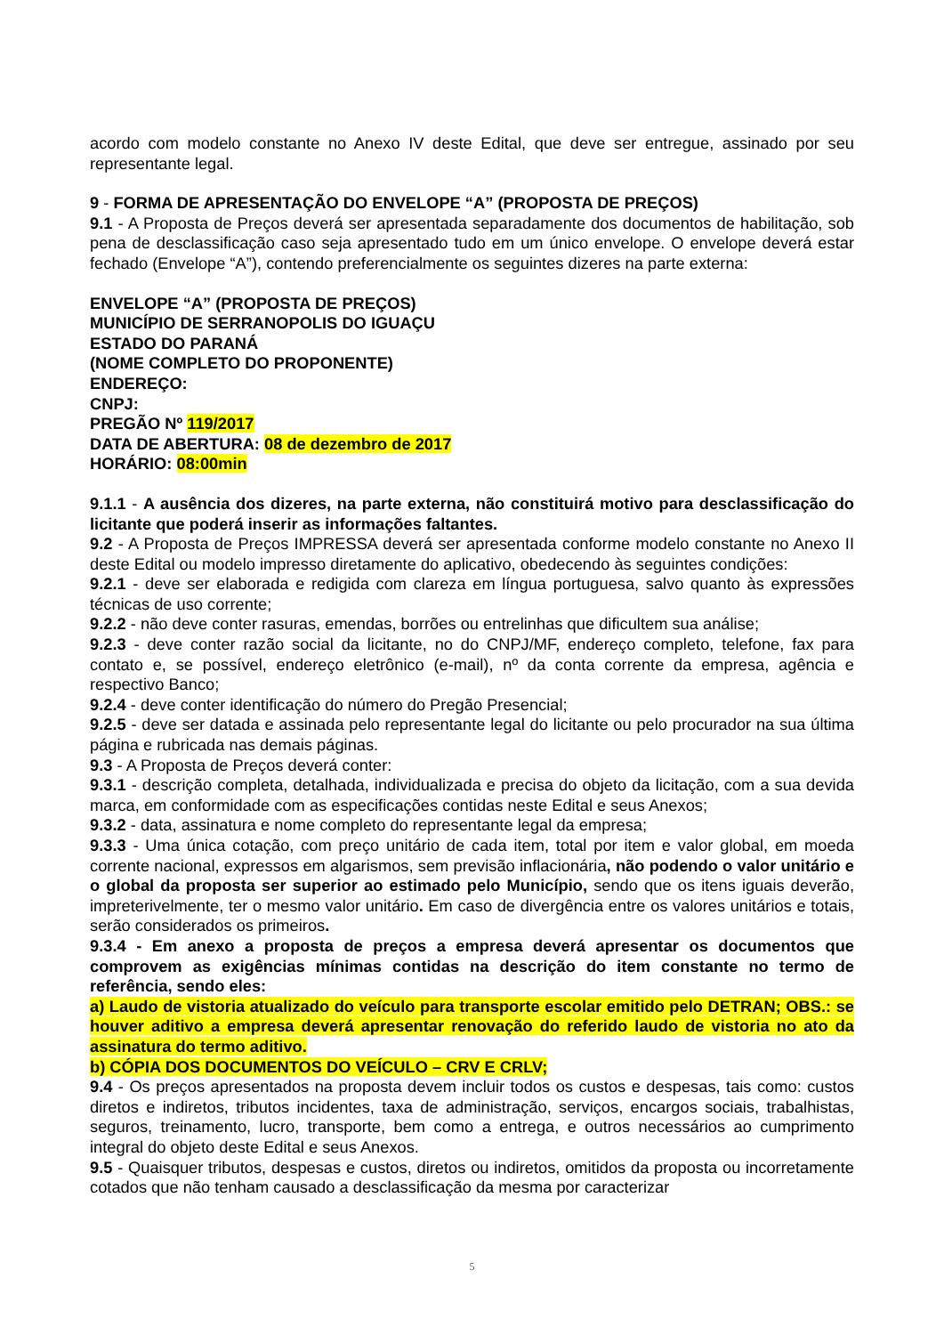acordo com modelo constante no Anexo IV deste Edital, que deve ser entregue, assinado por seu representante legal.
9 - FORMA DE APRESENTAÇÃO DO ENVELOPE “A” (PROPOSTA DE PREÇOS)
9.1 - A Proposta de Preços deverá ser apresentada separadamente dos documentos de habilitação, sob pena de desclassificação caso seja apresentado tudo em um único envelope. O envelope deverá estar fechado (Envelope “A”), contendo preferencialmente os seguintes dizeres na parte externa:
ENVELOPE “A” (PROPOSTA DE PREÇOS)
MUNICÍPIO DE SERRANOPOLIS DO IGUAÇU
ESTADO DO PARANÁ
(NOME COMPLETO DO PROPONENTE)
ENDEREÇO:
CNPJ:
PREGÃO Nº 119/2017
DATA DE ABERTURA: 08 de dezembro de 2017
HORÁRIO: 08:00min
9.1.1 - A ausência dos dizeres, na parte externa, não constituirá motivo para desclassificação do licitante que poderá inserir as informações faltantes.
9.2 - A Proposta de Preços IMPRESSA deverá ser apresentada conforme modelo constante no Anexo II deste Edital ou modelo impresso diretamente do aplicativo, obedecendo às seguintes condições:
9.2.1 - deve ser elaborada e redigida com clareza em língua portuguesa, salvo quanto às expressões técnicas de uso corrente;
9.2.2 - não deve conter rasuras, emendas, borrões ou entrelinhas que dificultem sua análise;
9.2.3 - deve conter razão social da licitante, no do CNPJ/MF, endereço completo, telefone, fax para contato e, se possível, endereço eletrônico (e-mail), nº da conta corrente da empresa, agência e respectivo Banco;
9.2.4 - deve conter identificação do número do Pregão Presencial;
9.2.5 - deve ser datada e assinada pelo representante legal do licitante ou pelo procurador na sua última página e rubricada nas demais páginas.
9.3 - A Proposta de Preços deverá conter:
9.3.1 - descrição completa, detalhada, individualizada e precisa do objeto da licitação, com a sua devida marca, em conformidade com as especificações contidas neste Edital e seus Anexos;
9.3.2 - data, assinatura e nome completo do representante legal da empresa;
9.3.3 - Uma única cotação, com preço unitário de cada item, total por item e valor global, em moeda corrente nacional, expressos em algarismos, sem previsão inflacionária, não podendo o valor unitário e o global da proposta ser superior ao estimado pelo Município, sendo que os itens iguais deverão, impreterivelmente, ter o mesmo valor unitário. Em caso de divergência entre os valores unitários e totais, serão considerados os primeiros.
9.3.4 - Em anexo a proposta de preços a empresa deverá apresentar os documentos que comprovem as exigências mínimas contidas na descrição do item constante no termo de referência, sendo eles:
a) Laudo de vistoria atualizado do veículo para transporte escolar emitido pelo DETRAN; OBS.: se houver aditivo a empresa deverá apresentar renovação do referido laudo de vistoria no ato da assinatura do termo aditivo.
b) CÓPIA DOS DOCUMENTOS DO VEÍCULO – CRV E CRLV;
9.4 - Os preços apresentados na proposta devem incluir todos os custos e despesas, tais como: custos diretos e indiretos, tributos incidentes, taxa de administração, serviços, encargos sociais, trabalhistas, seguros, treinamento, lucro, transporte, bem como a entrega, e outros necessários ao cumprimento integral do objeto deste Edital e seus Anexos.
9.5 - Quaisquer tributos, despesas e custos, diretos ou indiretos, omitidos da proposta ou incorretamente cotados que não tenham causado a desclassificação da mesma por caracterizar
5